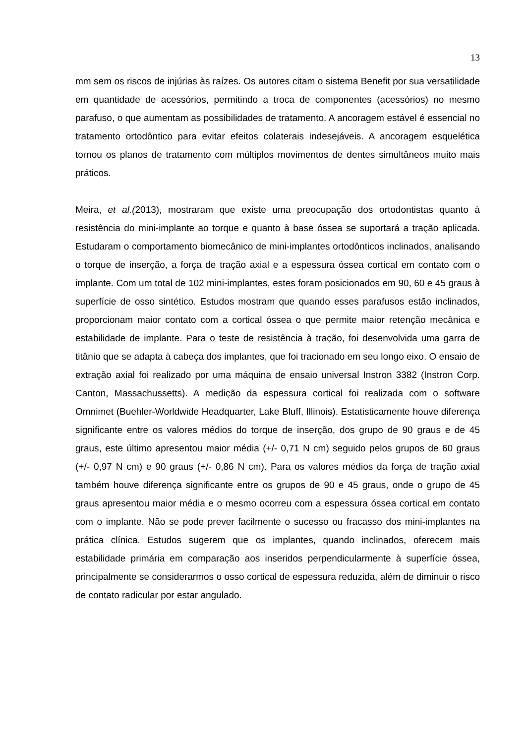13
mm sem os riscos de injúrias às raízes. Os autores citam o sistema Benefit por sua versatilidade em quantidade de acessórios, permitindo a troca de componentes (acessórios) no mesmo parafuso, o que aumentam as possibilidades de tratamento. A ancoragem estável é essencial no tratamento ortodôntico para evitar efeitos colaterais indesejáveis. A ancoragem esquelética tornou os planos de tratamento com múltiplos movimentos de dentes simultâneos muito mais práticos.
Meira, et al.(2013), mostraram que existe uma preocupação dos ortodontistas quanto à resistência do mini-implante ao torque e quanto à base óssea se suportará a tração aplicada. Estudaram o comportamento biomecânico de mini-implantes ortodônticos inclinados, analisando o torque de inserção, a força de tração axial e a espessura óssea cortical em contato com o implante. Com um total de 102 mini-implantes, estes foram posicionados em 90, 60 e 45 graus à superfície de osso sintético. Estudos mostram que quando esses parafusos estão inclinados, proporcionam maior contato com a cortical óssea o que permite maior retenção mecânica e estabilidade de implante. Para o teste de resistência à tração, foi desenvolvida uma garra de titânio que se adapta à cabeça dos implantes, que foi tracionado em seu longo eixo. O ensaio de extração axial foi realizado por uma máquina de ensaio universal Instron 3382 (Instron Corp. Canton, Massachussetts). A medição da espessura cortical foi realizada com o software Omnimet (Buehler-Worldwide Headquarter, Lake Bluff, Illinois). Estatisticamente houve diferença significante entre os valores médios do torque de inserção, dos grupo de 90 graus e de 45 graus, este último apresentou maior média (+/- 0,71 N cm) seguido pelos grupos de 60 graus (+/- 0,97 N cm) e 90 graus (+/- 0,86 N cm). Para os valores médios da força de tração axial também houve diferença significante entre os grupos de 90 e 45 graus, onde o grupo de 45 graus apresentou maior média e o mesmo ocorreu com a espessura óssea cortical em contato com o implante. Não se pode prever facilmente o sucesso ou fracasso dos mini-implantes na prática clínica. Estudos sugerem que os implantes, quando inclinados, oferecem mais estabilidade primária em comparação aos inseridos perpendicularmente à superfície óssea, principalmente se considerarmos o osso cortical de espessura reduzida, além de diminuir o risco de contato radicular por estar angulado.